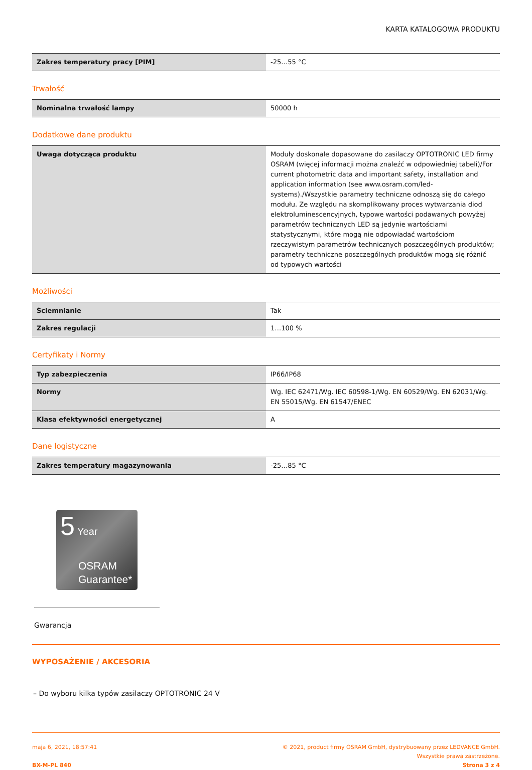KARTA KATALOGOWA PRODUKTU
| Zakres temperatury pracy [PIM] | -25…55 °C |
Trwałość
| Nominalna trwałość lampy | 50000 h |
Dodatkowe dane produktu
| Uwaga dotycząca produktu | Moduły doskonale dopasowane do zasilaczy OPTOTRONIC LED firmy OSRAM (więcej informacji można znaleźć w odpowiedniej tabeli)/For current photometric data and important safety, installation and application information (see www.osram.com/led-systems)./Wszystkie parametry techniczne odnoszą się do całego modułu. Ze względu na skomplikowany proces wytwarzania diod elektroluminescencyjnych, typowe wartości podawanych powyżej parametrów technicznych LED są jedynie wartościami statystycznymi, które mogą nie odpowiadać wartościom rzeczywistym parametrów technicznych poszczególnych produktów; parametry techniczne poszczególnych produktów mogą się różnić od typowych wartości |
Możliwości
| Ściemnianie | Tak |
| Zakres regulacji | 1…100 % |
Certyfikaty i Normy
| Typ zabezpieczenia | IP66/IP68 |
| Normy | Wg. IEC 62471/Wg. IEC 60598-1/Wg. EN 60529/Wg. EN 62031/Wg. EN 55015/Wg. EN 61547/ENEC |
| Klasa efektywności energetycznej | A |
Dane logistyczne
| Zakres temperatury magazynowania | -25…85 °C |
5 Year
OSRAM
Guarantee*
Gwarancja
WYPOSAŻENIE / AKCESORIA
– Do wyboru kilka typów zasilaczy OPTOTRONIC 24 V
maja 6, 2021, 18:57:41
BX-M-PL 840
© 2021, product firmy OSRAM GmbH, dystrybuowany przez LEDVANCE GmbH.
Wszystkie prawa zastrzeżone.
Strona 3 z 4